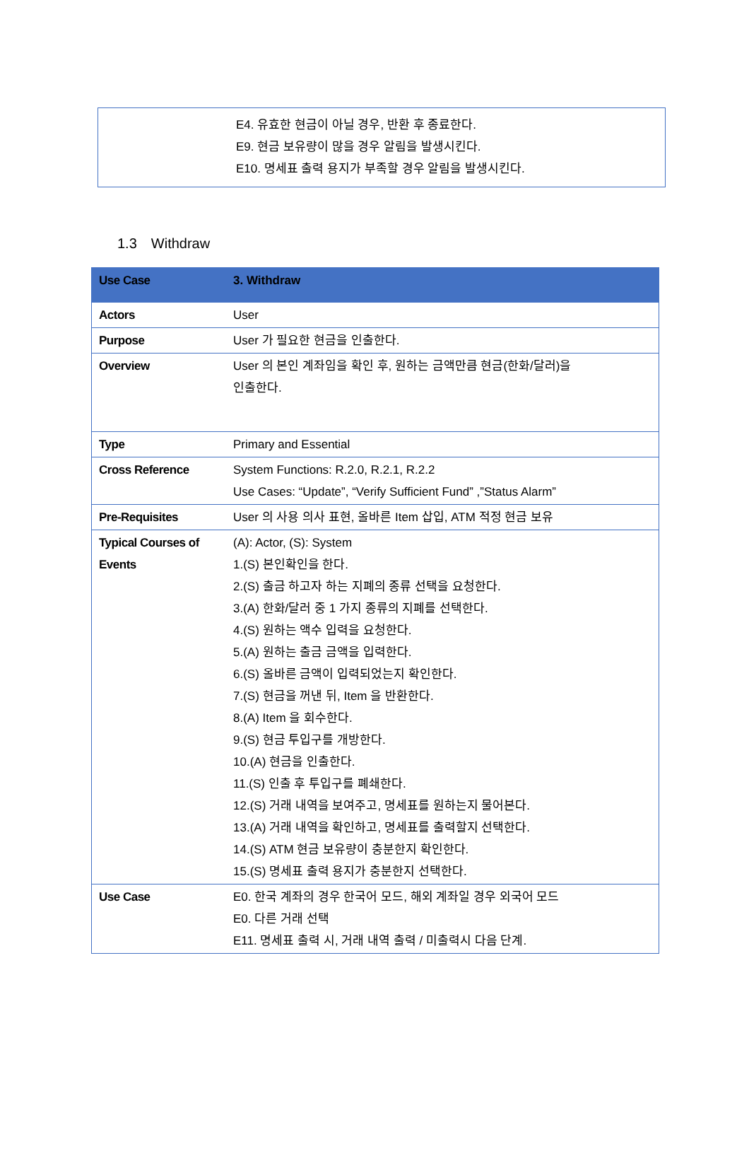| | E4. 유효한 현금이 아닐 경우, 반환 후 종료한다. E9. 현금 보유량이 많을 경우 알림을 발생시킨다. E10. 명세표 출력 용지가 부족할 경우 알림을 발생시킨다. |
1.3 Withdraw
| Use Case | 3. Withdraw |
| Actors | User |
| Purpose | User 가 필요한 현금을 인출한다. |
| Overview | User 의 본인 계좌임을 확인 후, 원하는 금액만큼 현금(한화/달러)을 인출한다. |
| Type | Primary and Essential |
| Cross Reference | System Functions: R.2.0, R.2.1, R.2.2 Use Cases: “Update”, “Verify Sufficient Fund” ,”Status Alarm” |
| Pre-Requisites | User 의 사용 의사 표현, 올바른 Item 삽입, ATM 적정 현금 보유 |
| Typical Courses of Events | (A): Actor, (S): System 1.(S) 본인확인을 한다. 2.(S) 출금 하고자 하는 지폐의 종류 선택을 요청한다. 3.(A) 한화/달러 중 1 가지 종류의 지폐를 선택한다. 4.(S) 원하는 액수 입력을 요청한다. 5.(A) 원하는 출금 금액을 입력한다. 6.(S) 올바른 금액이 입력되었는지 확인한다. 7.(S) 현금을 꺼낸 뒤, Item 을 반환한다. 8.(A) Item 을 회수한다. 9.(S) 현금 투입구를 개방한다. 10.(A) 현금을 인출한다. 11.(S) 인출 후 투입구를 폐쇄한다. 12.(S) 거래 내역을 보여주고, 명세표를 원하는지 물어본다. 13.(A) 거래 내역을 확인하고, 명세표를 출력할지 선택한다. 14.(S) ATM 현금 보유량이 충분한지 확인한다. 15.(S) 명세표 출력 용지가 충분한지 선택한다. |
| Use Case | E0. 한국 계좌의 경우 한국어 모드, 해외 계좌일 경우 외국어 모드 E0. 다른 거래 선택 E11. 명세표 출력 시, 거래 내역 출력 / 미출력시 다음 단계. |